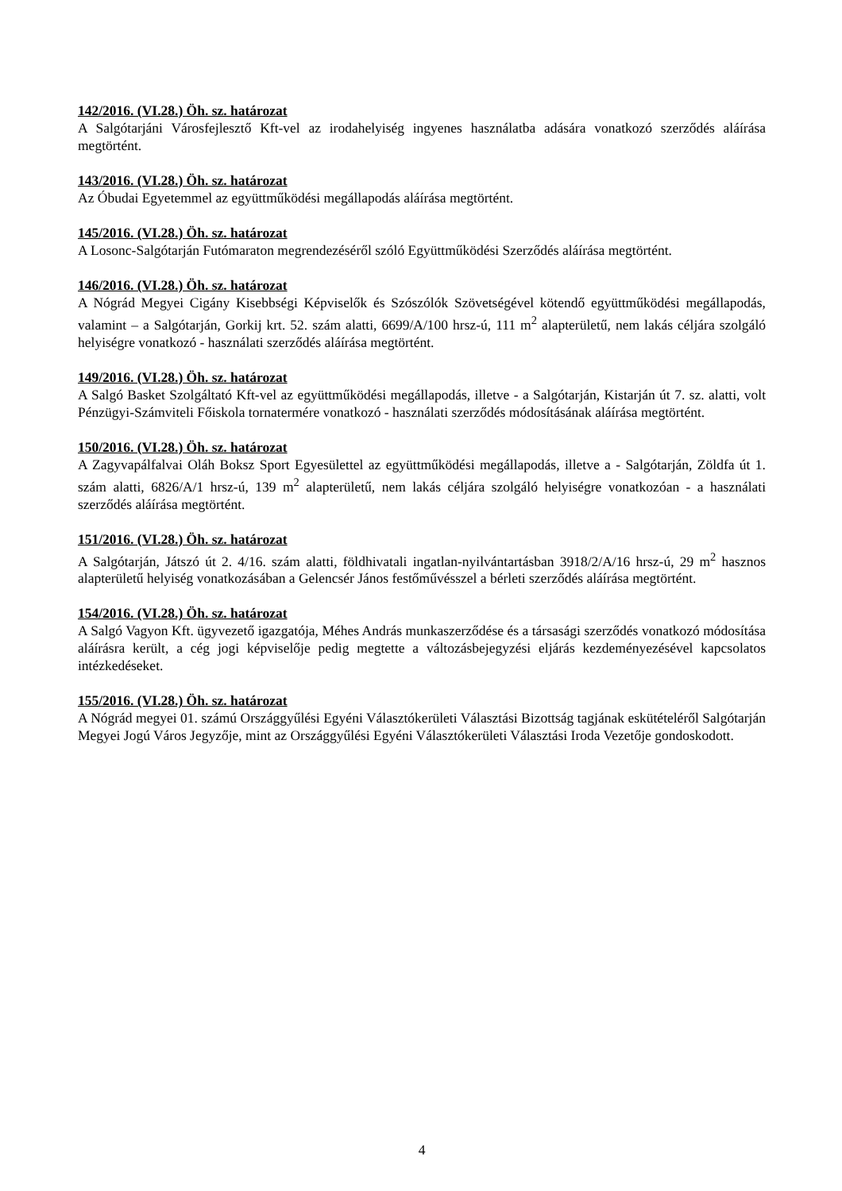142/2016. (VI.28.) Öh. sz. határozat
A Salgótarjáni Városfejlesztő Kft-vel az irodahelyiség ingyenes használatba adására vonatkozó szerződés aláírása megtörtént.
143/2016. (VI.28.) Öh. sz. határozat
Az Óbudai Egyetemmel az együttműködési megállapodás aláírása megtörtént.
145/2016. (VI.28.) Öh. sz. határozat
A Losonc-Salgótarján Futómaraton megrendezéséről szóló Együttműködési Szerződés aláírása megtörtént.
146/2016. (VI.28.) Öh. sz. határozat
A Nógrád Megyei Cigány Kisebbségi Képviselők és Szószólók Szövetségével kötendő együttműködési megállapodás, valamint – a Salgótarján, Gorkij krt. 52. szám alatti, 6699/A/100 hrsz-ú, 111 m<sup>2</sup> alapterületű, nem lakás céljára szolgáló helyiségre vonatkozó - használati szerződés aláírása megtörtént.
149/2016. (VI.28.) Öh. sz. határozat
A Salgó Basket Szolgáltató Kft-vel az együttműködési megállapodás, illetve - a Salgótarján, Kistarján út 7. sz. alatti, volt Pénzügyi-Számviteli Főiskola tornatermére vonatkozó - használati szerződés módosításának aláírása megtörtént.
150/2016. (VI.28.) Öh. sz. határozat
A Zagyvapálfalvai Oláh Boksz Sport Egyesülettel az együttműködési megállapodás, illetve a - Salgótarján, Zöldfa út 1. szám alatti, 6826/A/1 hrsz-ú, 139 m<sup>2</sup> alapterületű, nem lakás céljára szolgáló helyiségre vonatkozóan - a használati szerződés aláírása megtörtént.
151/2016. (VI.28.) Öh. sz. határozat
A Salgótarján, Játszó út 2. 4/16. szám alatti, földhivatali ingatlan-nyilvántartásban 3918/2/A/16 hrsz-ú, 29 m<sup>2</sup> hasznos alapterületű helyiség vonatkozásában a Gelencsér János festőművésszel a bérleti szerződés aláírása megtörtént.
154/2016. (VI.28.) Öh. sz. határozat
A Salgó Vagyon Kft. ügyvezető igazgatója, Méhes András munkaszerződése és a társasági szerződés vonatkozó módosítása aláírásra került, a cég jogi képviselője pedig megtette a változásbejegyzési eljárás kezdeményezésével kapcsolatos intézkedéseket.
155/2016. (VI.28.) Öh. sz. határozat
A Nógrád megyei 01. számú Országgyűlési Egyéni Választókerületi Választási Bizottság tagjának eskütételéről Salgótarján Megyei Jogú Város Jegyzője, mint az Országgyűlési Egyéni Választókerületi Választási Iroda Vezetője gondoskodott.
4